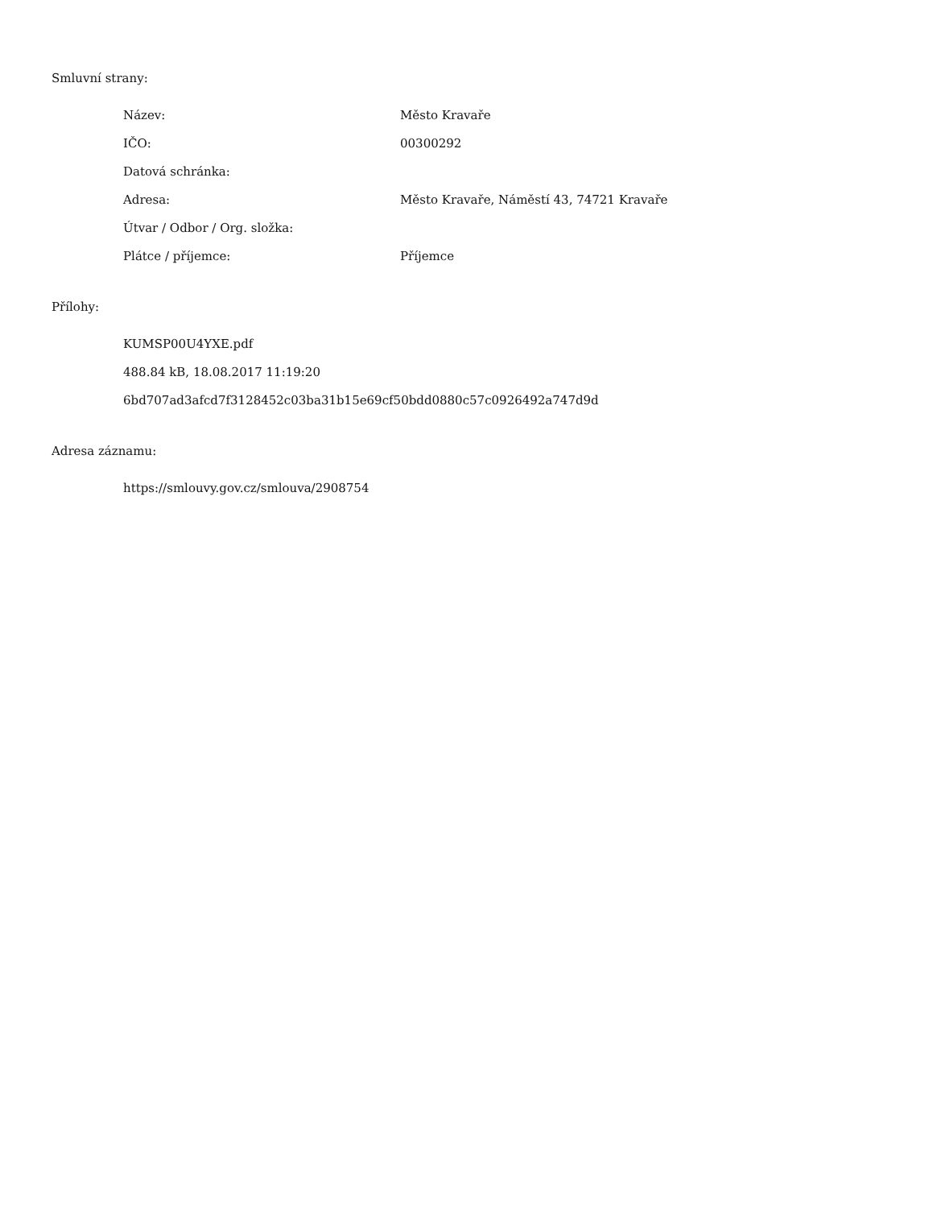Smluvní strany:
| Název: | Město Kravaře |
| IČO: | 00300292 |
| Datová schránka: | |
| Adresa: | Město Kravaře, Náměstí 43, 74721 Kravaře |
| Útvar / Odbor / Org. složka: | |
| Plátce / příjemce: | Příjemce |
Přílohy:
KUMSP00U4YXE.pdf
488.84 kB, 18.08.2017 11:19:20
6bd707ad3afcd7f3128452c03ba31b15e69cf50bdd0880c57c0926492a747d9d
Adresa záznamu:
https://smlouvy.gov.cz/smlouva/2908754